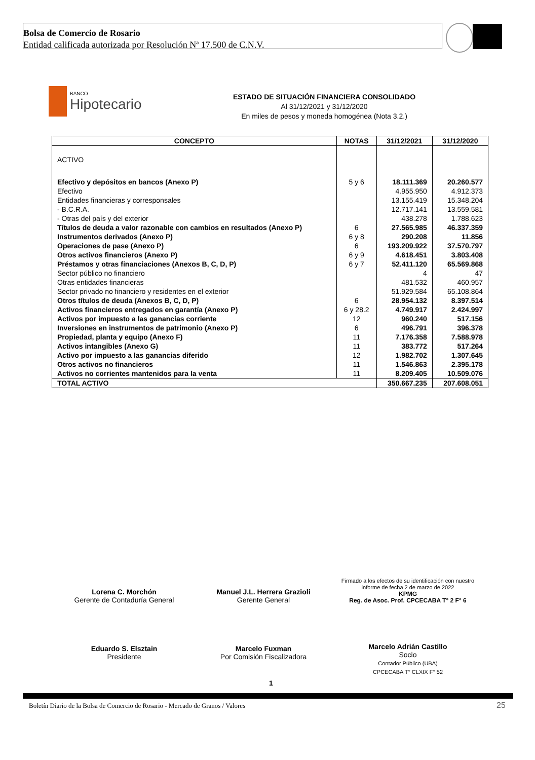Bolsa de Comercio de Rosario
Entidad calificada autorizada por Resolución Nª 17.500 de C.N.V.
BANCO
Hipotecario
ESTADO DE SITUACIÓN FINANCIERA CONSOLIDADO
Al 31/12/2021 y 31/12/2020
En miles de pesos y moneda homogénea (Nota 3.2.)
| CONCEPTO | NOTAS | 31/12/2021 | 31/12/2020 |
| --- | --- | --- | --- |
| ACTIVO | | | |
| Efectivo y depósitos en bancos (Anexo P) | 5 y 6 | 18.111.369 | 20.260.577 |
| Efectivo | | 4.955.950 | 4.912.373 |
| Entidades financieras y corresponsales | | 13.155.419 | 15.348.204 |
| - B.C.R.A. | | 12.717.141 | 13.559.581 |
| - Otras del país y del exterior | | 438.278 | 1.788.623 |
| Títulos de deuda a valor razonable con cambios en resultados (Anexo P) | 6 | 27.565.985 | 46.337.359 |
| Instrumentos derivados (Anexo P) | 6 y 8 | 290.208 | 11.856 |
| Operaciones de pase (Anexo P) | 6 | 193.209.922 | 37.570.797 |
| Otros activos financieros (Anexo P) | 6 y 9 | 4.618.451 | 3.803.408 |
| Préstamos y otras financiaciones (Anexos B, C, D, P) | 6 y 7 | 52.411.120 | 65.569.868 |
| Sector público no financiero | | 4 | 47 |
| Otras entidades financieras | | 481.532 | 460.957 |
| Sector privado no financiero y residentes en el exterior | | 51.929.584 | 65.108.864 |
| Otros títulos de deuda (Anexos B, C, D, P) | 6 | 28.954.132 | 8.397.514 |
| Activos financieros entregados en garantía (Anexo P) | 6 y 28.2 | 4.749.917 | 2.424.997 |
| Activos por impuesto a las ganancias corriente | 12 | 960.240 | 517.156 |
| Inversiones en instrumentos de patrimonio (Anexo P) | 6 | 496.791 | 396.378 |
| Propiedad, planta y equipo (Anexo F) | 11 | 7.176.358 | 7.588.978 |
| Activos intangibles (Anexo G) | 11 | 383.772 | 517.264 |
| Activo por impuesto a las ganancias diferido | 12 | 1.982.702 | 1.307.645 |
| Otros activos no financieros | 11 | 1.546.863 | 2.395.178 |
| Activos no corrientes mantenidos para la venta | 11 | 8.209.405 | 10.509.076 |
| TOTAL ACTIVO | | 350.667.235 | 207.608.051 |
Lorena C. Morchón
Gerente de Contaduría General
Manuel J.L. Herrera Grazioli
Gerente General
Firmado a los efectos de su identificación con nuestro informe de fecha 2 de marzo de 2022
KPMG
Reg. de Asoc. Prof. CPCECABA T° 2 F° 6
Eduardo S. Elsztain
Presidente
Marcelo Fuxman
Por Comisión Fiscalizadora
Marcelo Adrián Castillo
Socio
Contador Público (UBA)
CPCECABA T° CLXIX F° 52
1
Boletín Diario de la Bolsa de Comercio de Rosario - Mercado de Granos / Valores
25